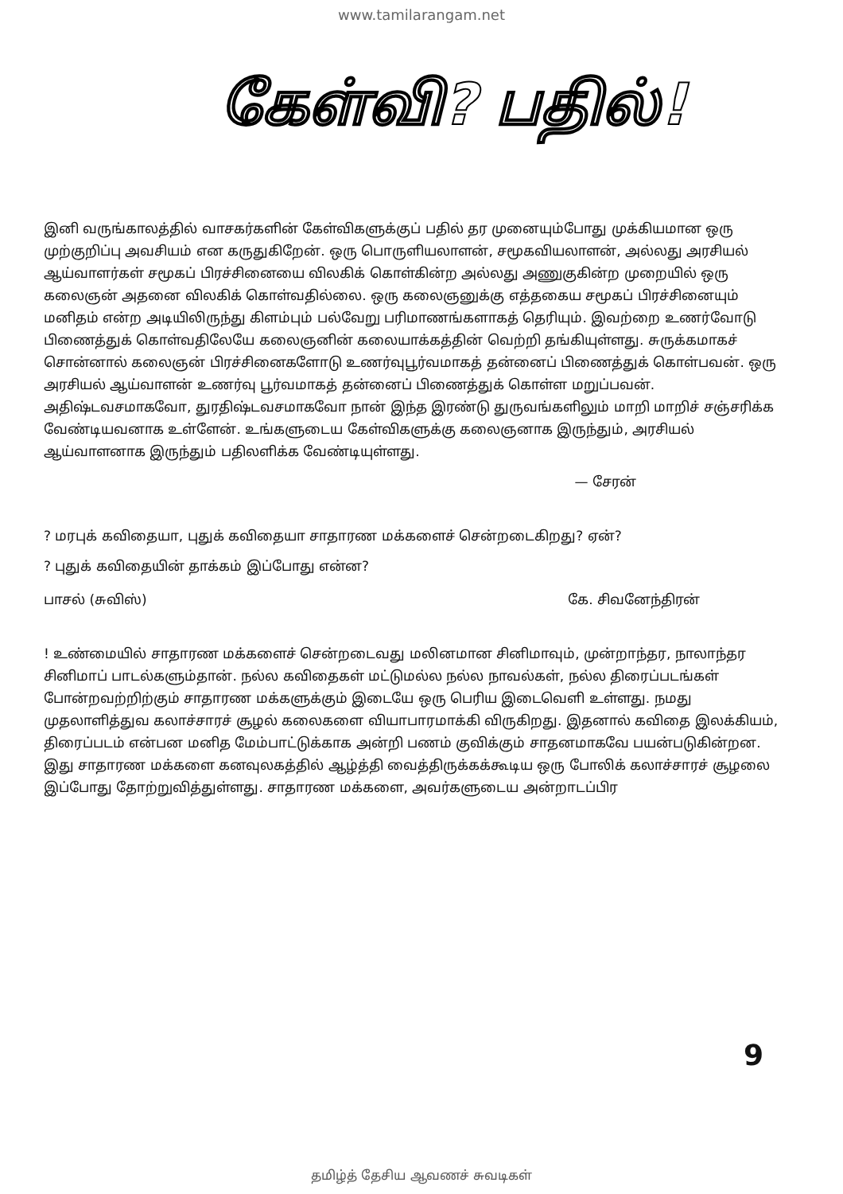www.tamilarangam.net
கேள்வி? பதில்!
இனி வருங்காலத்தில் வாசகர்களின் கேள்விகளுக்குப் பதில் தர முனையும்போது முக்கியமான ஒரு முற்குறிப்பு அவசியம் என கருதுகிறேன். ஒரு பொருளியலாளன், சமூகவியலாளன், அல்லது அரசியல் ஆய்வாளர்கள் சமூகப் பிரச்சினையை விலகிக் கொள்கின்ற அல்லது அணுகுகின்ற முறையில் ஒரு கலைஞன் அதனை விலகிக் கொள்வதில்லை. ஒரு கலைஞனுக்கு எத்தகைய சமூகப் பிரச்சினையும் மனிதம் என்ற அடியிலிருந்து கிளம்பும் பல்வேறு பரிமாணங்களாகத் தெரியும். இவற்றை உணர்வோடு பிணைத்துக் கொள்வதிலேயே கலைஞனின் கலையாக்கத்தின் வெற்றி தங்கியுள்ளது. சுருக்கமாகச் சொன்னால் கலைஞன் பிரச்சினைகளோடு உணர்வுபூர்வமாகத் தன்னைப் பிணைத்துக் கொள்பவன். ஒரு அரசியல் ஆய்வாளன் உணர்வு பூர்வமாகத் தன்னைப் பிணைத்துக் கொள்ள மறுப்பவன். அதிஷ்டவசமாகவோ, துரதிஷ்டவசமாகவோ நான் இந்த இரண்டு துருவங்களிலும் மாறி மாறிச் சஞ்சரிக்க வேண்டியவனாக உள்ளேன். உங்களுடைய கேள்விகளுக்கு கலைஞனாக இருந்தும், அரசியல் ஆய்வாளனாக இருந்தும் பதிலளிக்க வேண்டியுள்ளது.
— சேரன்
? மரபுக் கவிதையா, புதுக் கவிதையா சாதாரண மக்களைச் சென்றடைகிறது? ஏன்?
? புதுக் கவிதையின் தாக்கம் இப்போது என்ன?
பாசல் (சுவிஸ்) கே. சிவனேந்திரன்
! உண்மையில் சாதாரண மக்களைச் சென்றடைவது மலினமான சினிமாவும், முன்றாந்தர, நாலாந்தர சினிமாப் பாடல்களும்தான். நல்ல கவிதைகள் மட்டுமல்ல நல்ல நாவல்கள், நல்ல திரைப்படங்கள் போன்றவற்றிற்கும் சாதாரண மக்களுக்கும் இடையே ஒரு பெரிய இடைவெளி உள்ளது. நமது முதலாளித்துவ கலாச்சாரச் சூழல் கலைகளை வியாபாரமாக்கி விருகிறது. இதனால் கவிதை இலக்கியம், திரைப்படம் என்பன மனித மேம்பாட்டுக்காக அன்றி பணம் குவிக்கும் சாதனமாகவே பயன்படுகின்றன. இது சாதாரண மக்களை கனவுலகத்தில் ஆழ்த்தி வைத்திருக்கக்கூடிய ஒரு போலிக் கலாச்சாரச் சூழலை இப்போது தோற்றுவித்துள்ளது. சாதாரண மக்களை, அவர்களுடைய அன்றாடப்பிர
9
தமிழ்த் தேசிய ஆவணச் சுவடிகள்